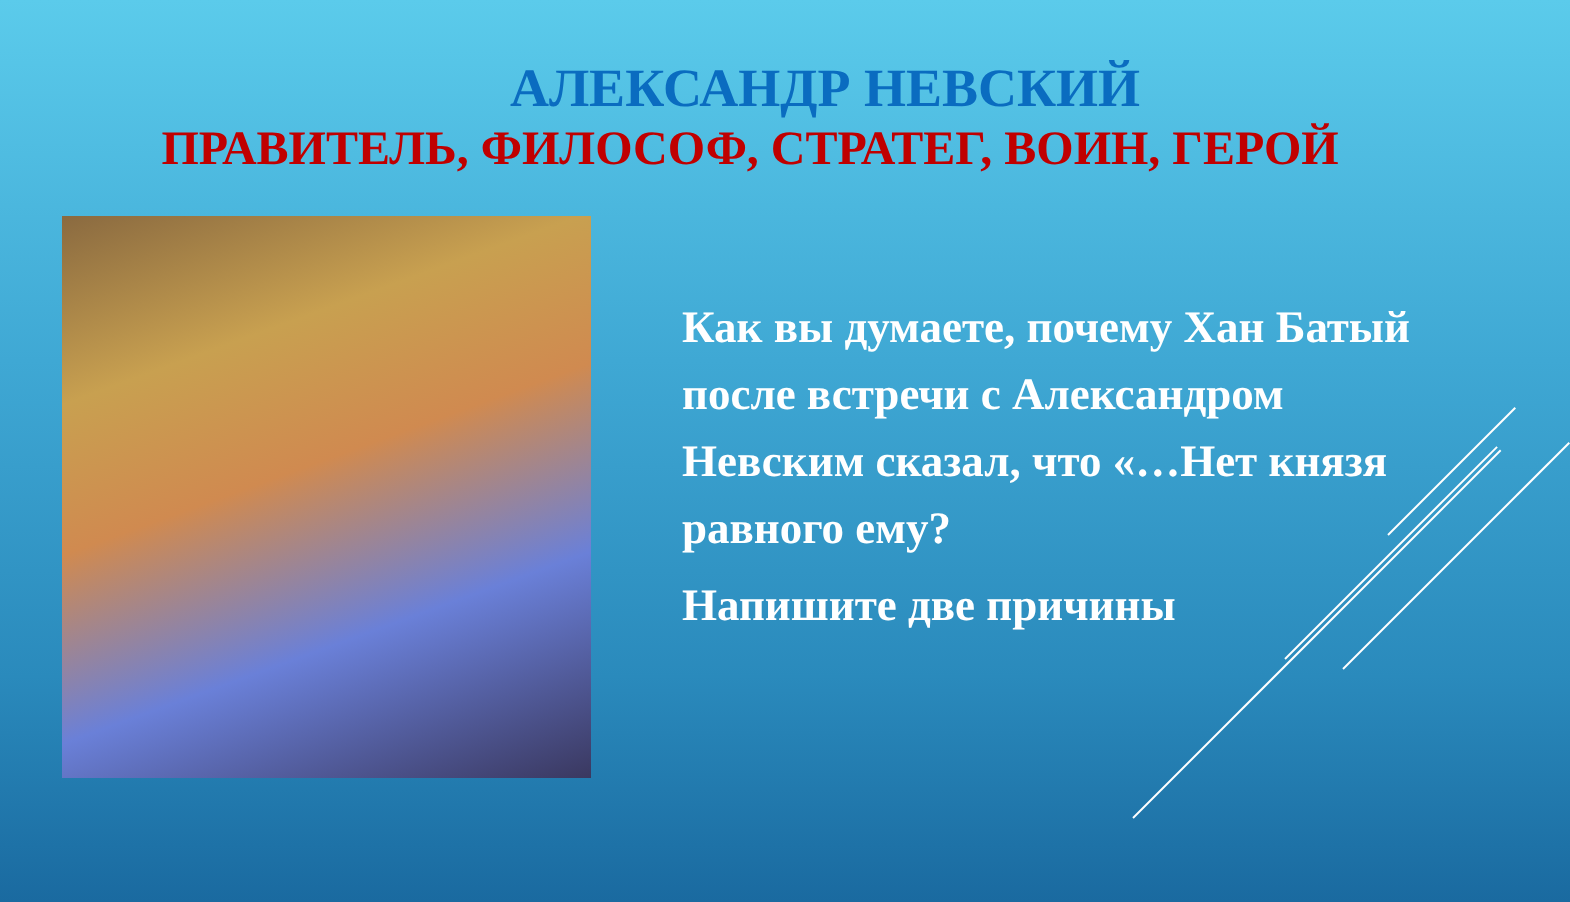АЛЕКСАНДР НЕВСКИЙ
ПРАВИТЕЛЬ, ФИЛОСОФ, СТРАТЕГ, ВОИН, ГЕРОЙ
Как вы думаете, почему Хан Батый после встречи с Александром Невским сказал, что «…Нет князя равного ему?
Напишите две причины